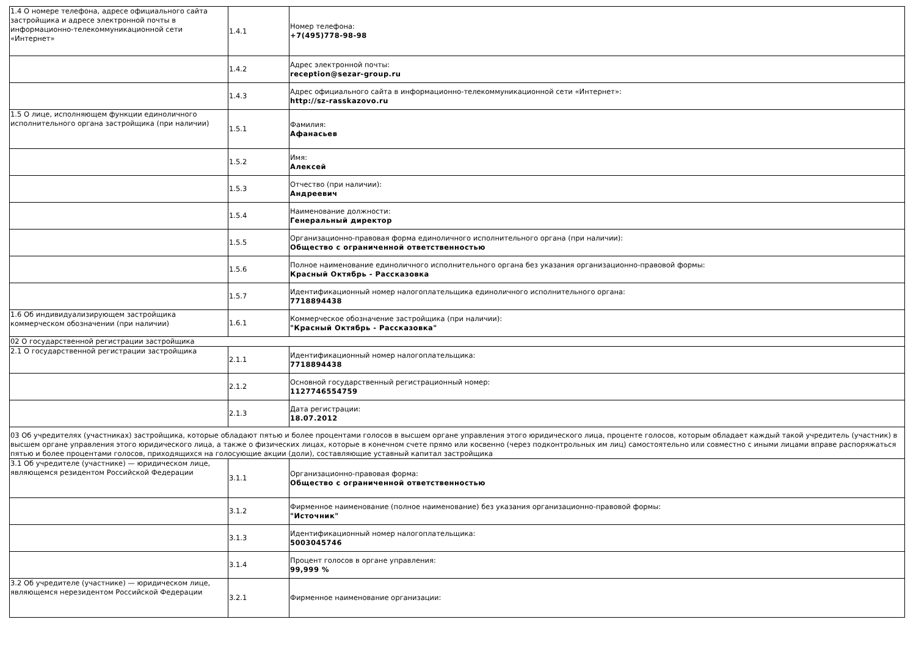| 1.4 О номере телефона, адресе официального сайта застройщика и адресе электронной почты в информационно-телекоммуникационной сети «Интернет» | 1.4.1 | Номер телефона: +7(495)778-98-98 |
| | 1.4.2 | Адрес электронной почты: reception@sezar-group.ru |
| | 1.4.3 | Адрес официального сайта в информационно-телекоммуникационной сети «Интернет»: http://sz-rasskazovo.ru |
| 1.5 О лице, исполняющем функции единоличного исполнительного органа застройщика (при наличии) | 1.5.1 | Фамилия: Афанасьев |
| | 1.5.2 | Имя: Алексей |
| | 1.5.3 | Отчество (при наличии): Андреевич |
| | 1.5.4 | Наименование должности: Генеральный директор |
| | 1.5.5 | Организационно-правовая форма единоличного исполнительного органа (при наличии): Общество с ограниченной ответственностью |
| | 1.5.6 | Полное наименование единоличного исполнительного органа без указания организационно-правовой формы: Красный Октябрь - Рассказовка |
| | 1.5.7 | Идентификационный номер налогоплательщика единоличного исполнительного органа: 7718894438 |
| 1.6 Об индивидуализирующем застройщика коммерческом обозначении (при наличии) | 1.6.1 | Коммерческое обозначение застройщика (при наличии): "Красный Октябрь - Рассказовка" |
| 02 О государственной регистрации застройщика | | |
| 2.1 О государственной регистрации застройщика | 2.1.1 | Идентификационный номер налогоплательщика: 7718894438 |
| | 2.1.2 | Основной государственный регистрационный номер: 1127746554759 |
| | 2.1.3 | Дата регистрации: 18.07.2012 |
| 03 Об учредителях (участниках) застройщика, которые обладают пятью и более процентами голосов в высшем органе управления этого юридического лица, проценте голосов, которым обладает каждый такой учредитель (участник) в высшем органе управления этого юридического лица, а также о физических лицах, которые в конечном счете прямо или косвенно (через подконтрольных им лиц) самостоятельно или совместно с иными лицами вправе распоряжаться пятью и более процентами голосов, приходящихся на голосующие акции (доли), составляющие уставный капитал застройщика | | |
| 3.1 Об учредителе (участнике) — юридическом лице, являющемся резидентом Российской Федерации | 3.1.1 | Организационно-правовая форма: Общество с ограниченной ответственностью |
| | 3.1.2 | Фирменное наименование (полное наименование) без указания организационно-правовой формы: "Источник" |
| | 3.1.3 | Идентификационный номер налогоплательщика: 5003045746 |
| | 3.1.4 | Процент голосов в органе управления: 99,999 % |
| 3.2 Об учредителе (участнике) — юридическом лице, являющемся нерезидентом Российской Федерации | 3.2.1 | Фирменное наименование организации: |